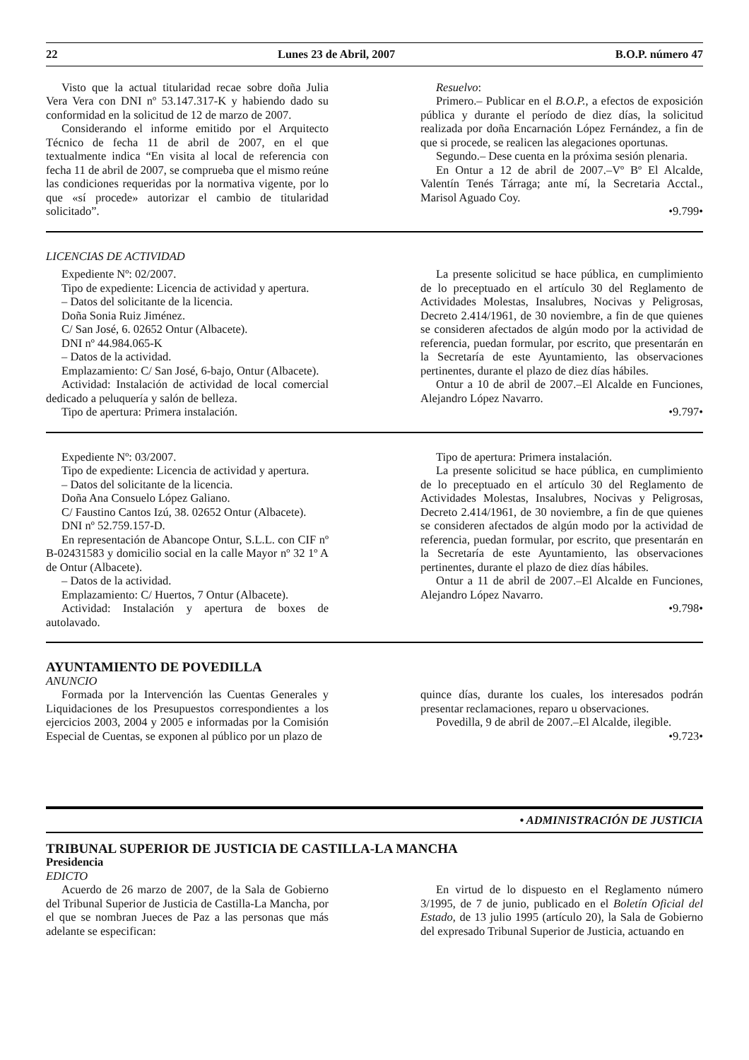22 Lunes 23 de Abril, 2007 B.O.P. número 47
Visto que la actual titularidad recae sobre doña Julia Vera Vera con DNI nº 53.147.317-K y habiendo dado su conformidad en la solicitud de 12 de marzo de 2007.
Considerando el informe emitido por el Arquitecto Técnico de fecha 11 de abril de 2007, en el que textualmente indica “En visita al local de referencia con fecha 11 de abril de 2007, se comprueba que el mismo reúne las condiciones requeridas por la normativa vigente, por lo que «sí procede» autorizar el cambio de titularidad solicitado”.
Resuelvo:
Primero.– Publicar en el B.O.P., a efectos de exposición pública y durante el período de diez días, la solicitud realizada por doña Encarnación López Fernández, a fin de que si procede, se realicen las alegaciones oportunas.
Segundo.– Dese cuenta en la próxima sesión plenaria.
En Ontur a 12 de abril de 2007.–Vº Bº El Alcalde, Valentín Tenés Tárraga; ante mí, la Secretaria Acctal., Marisol Aguado Coy.
•9.799•
LICENCIAS DE ACTIVIDAD
Expediente Nº: 02/2007.
Tipo de expediente: Licencia de actividad y apertura.
– Datos del solicitante de la licencia.
Doña Sonia Ruiz Jiménez.
C/ San José, 6. 02652 Ontur (Albacete).
DNI nº 44.984.065-K
– Datos de la actividad.
Emplazamiento: C/ San José, 6-bajo, Ontur (Albacete).
Actividad: Instalación de actividad de local comercial dedicado a peluquería y salón de belleza.
Tipo de apertura: Primera instalación.
La presente solicitud se hace pública, en cumplimiento de lo preceptuado en el artículo 30 del Reglamento de Actividades Molestas, Insalubres, Nocivas y Peligrosas, Decreto 2.414/1961, de 30 noviembre, a fin de que quienes se consideren afectados de algún modo por la actividad de referencia, puedan formular, por escrito, que presentarán en la Secretaría de este Ayuntamiento, las observaciones pertinentes, durante el plazo de diez días hábiles.
Ontur a 10 de abril de 2007.–El Alcalde en Funciones, Alejandro López Navarro.
•9.797•
Expediente Nº: 03/2007.
Tipo de expediente: Licencia de actividad y apertura.
– Datos del solicitante de la licencia.
Doña Ana Consuelo López Galiano.
C/ Faustino Cantos Izú, 38. 02652 Ontur (Albacete).
DNI nº 52.759.157-D.
En representación de Abancope Ontur, S.L.L. con CIF nº B-02431583 y domicilio social en la calle Mayor nº 32 1º A de Ontur (Albacete).
– Datos de la actividad.
Emplazamiento: C/ Huertos, 7 Ontur (Albacete).
Actividad: Instalación y apertura de boxes de autolavado.
Tipo de apertura: Primera instalación.
La presente solicitud se hace pública, en cumplimiento de lo preceptuado en el artículo 30 del Reglamento de Actividades Molestas, Insalubres, Nocivas y Peligrosas, Decreto 2.414/1961, de 30 noviembre, a fin de que quienes se consideren afectados de algún modo por la actividad de referencia, puedan formular, por escrito, que presentarán en la Secretaría de este Ayuntamiento, las observaciones pertinentes, durante el plazo de diez días hábiles.
Ontur a 11 de abril de 2007.–El Alcalde en Funciones, Alejandro López Navarro.
•9.798•
AYUNTAMIENTO DE POVEDILLA
ANUNCIO
Formada por la Intervención las Cuentas Generales y Liquidaciones de los Presupuestos correspondientes a los ejercicios 2003, 2004 y 2005 e informadas por la Comisión Especial de Cuentas, se exponen al público por un plazo de
quince días, durante los cuales, los interesados podrán presentar reclamaciones, reparo u observaciones.
Povedilla, 9 de abril de 2007.–El Alcalde, ilegible.
•9.723•
• ADMINISTRACIÓN DE JUSTICIA
TRIBUNAL SUPERIOR DE JUSTICIA DE CASTILLA-LA MANCHA
Presidencia
EDICTO
Acuerdo de 26 marzo de 2007, de la Sala de Gobierno del Tribunal Superior de Justicia de Castilla-La Mancha, por el que se nombran Jueces de Paz a las personas que más adelante se especifican:
En virtud de lo dispuesto en el Reglamento número 3/1995, de 7 de junio, publicado en el Boletín Oficial del Estado, de 13 julio 1995 (artículo 20), la Sala de Gobierno del expresado Tribunal Superior de Justicia, actuando en